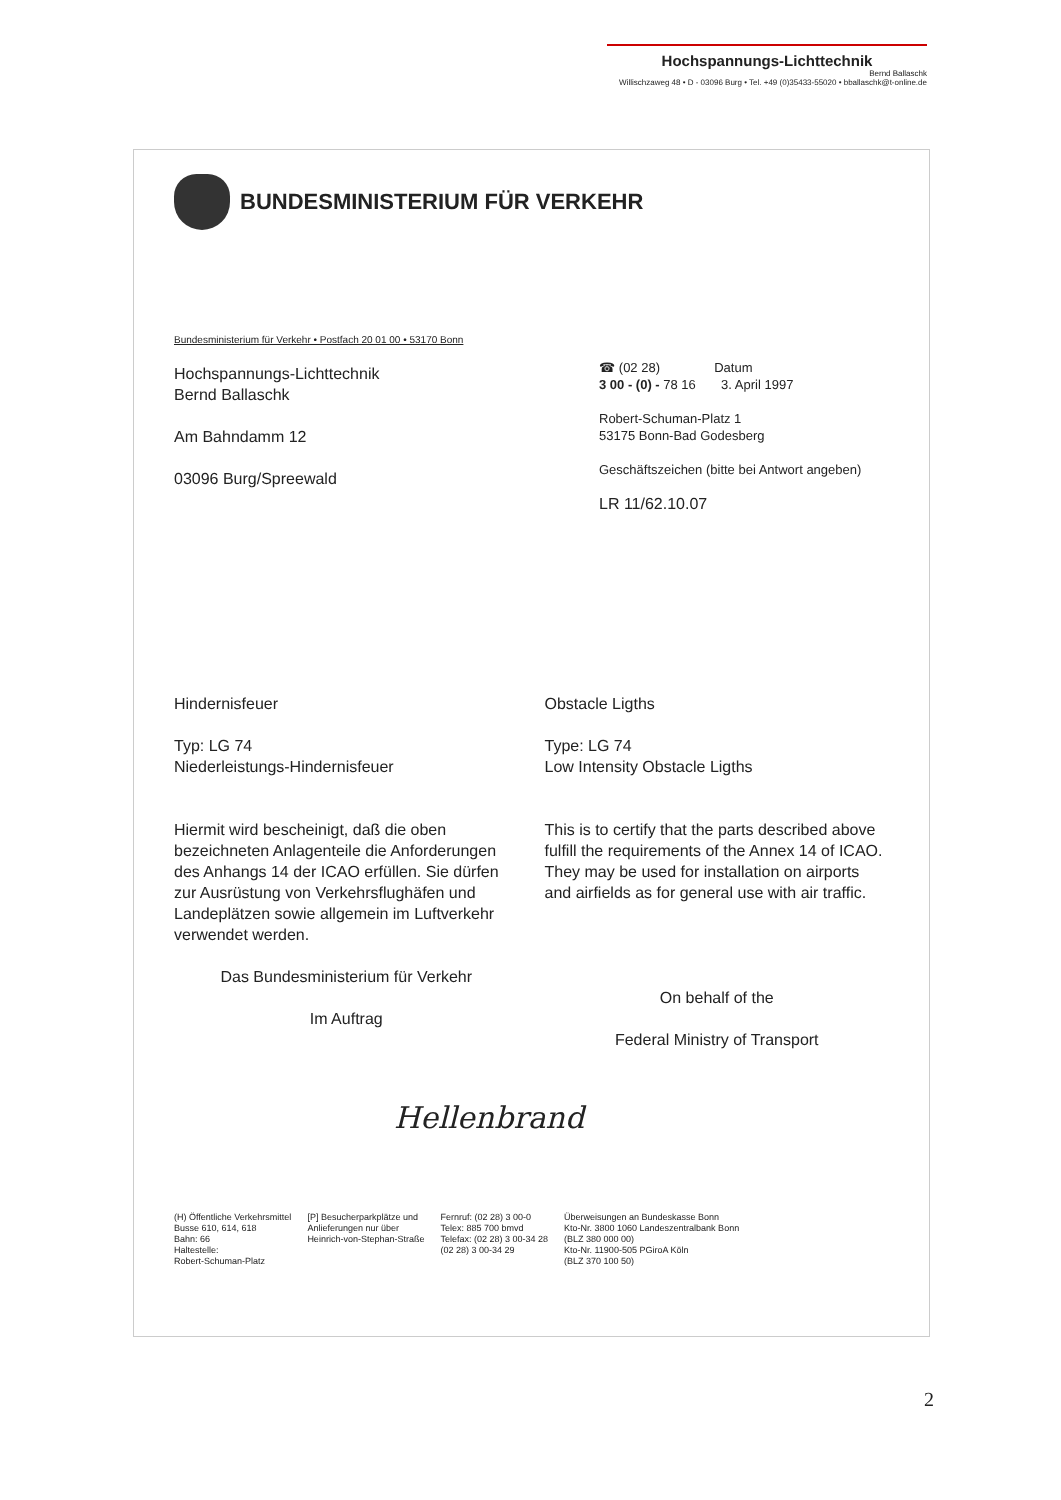Hochspannungs-Lichttechnik
Bernd Ballaschk
Willischzaweg 48 • D - 03096 Burg • Tel. +49 (0)35433-55020 • bballaschk@t-online.de
BUNDESMINISTERIUM FÜR VERKEHR
Bundesministerium für Verkehr • Postfach 20 01 00 • 53170 Bonn
Hochspannungs-Lichttechnik
Bernd Ballaschk
Am Bahndamm 12
03096 Burg/Spreewald
☎ (02 28) Datum
3 00 - (0) - 78 16 3. April 1997
Robert-Schuman-Platz 1
53175 Bonn-Bad Godesberg
Geschäftszeichen (bitte bei Antwort angeben)
LR 11/62.10.07
Hindernisfeuer
Typ: LG 74
Niederleistungs-Hindernisfeuer
Hiermit wird bescheinigt, daß die oben bezeichneten Anlagenteile die Anforderungen des Anhangs 14 der ICAO erfüllen. Sie dürfen zur Ausrüstung von Verkehrsflughäfen und Landeplätzen sowie allgemein im Luftverkehr verwendet werden.
Das Bundesministerium für Verkehr
Im Auftrag
Obstacle Ligths
Type: LG 74
Low Intensity Obstacle Ligths
This is to certify that the parts described above fulfill the requirements of the Annex 14 of ICAO. They may be used for installation on airports and airfields as for general use with air traffic.
On behalf of the
Federal Ministry of Transport
Hellenbrand
(H) Öffentliche Verkehrsmittel
Busse 610, 614, 618
Bahn: 66
Haltestelle:
Robert-Schuman-Platz
[P] Besucherparkplätze und
Anlieferungen nur über
Heinrich-von-Stephan-Straße
Fernruf: (02 28) 3 00-0
Telex: 885 700 bmvd
Telefax: (02 28) 3 00-34 28
(02 28) 3 00-34 29
Überweisungen an Bundeskasse Bonn
Kto-Nr. 3800 1060 Landeszentralbank Bonn
(BLZ 380 000 00)
Kto-Nr. 11900-505 PGiroA Köln
(BLZ 370 100 50)
2